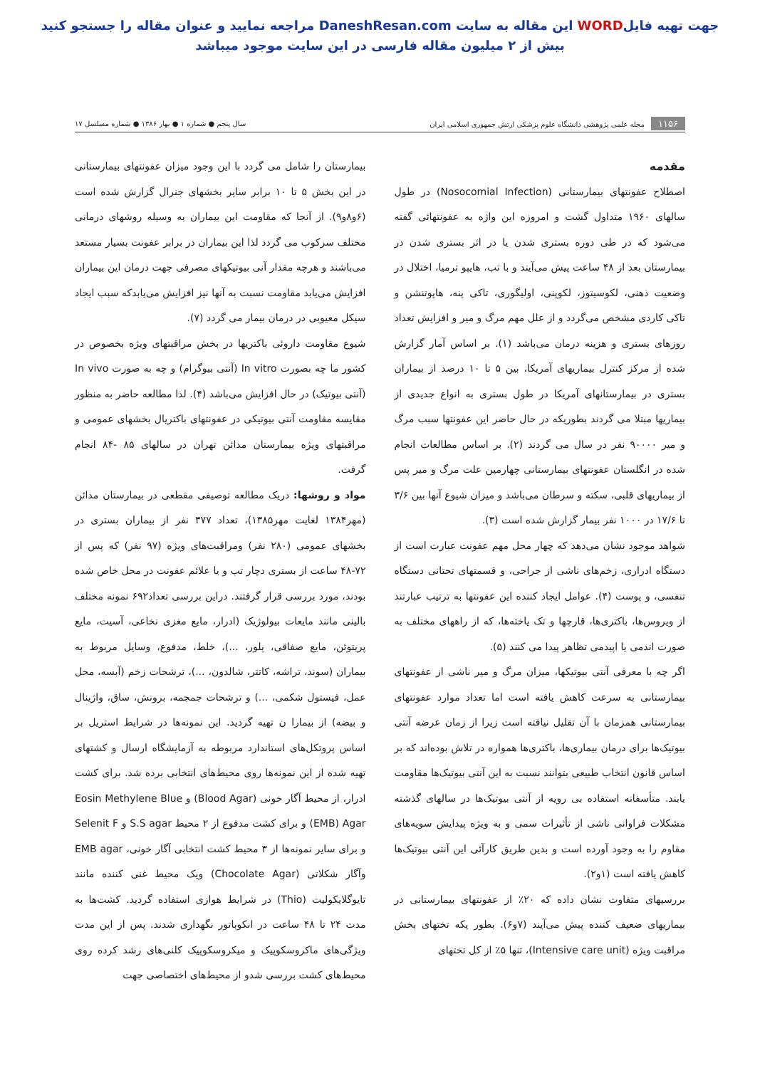جهت تهیه فایلWORD این مقاله به سایت DaneshResan.com مراجعه نمایید و عنوان مقاله را جستجو کنید
بیش از ۲ میلیون مقاله فارسی در این سایت موجود میباشد
۱۱۵۶ مجله علمی پژوهشی دانشگاه علوم پزشکی ارتش جمهوری اسلامی ایران
سال پنجم ● شماره ۱ ● بهار ۱۳۸۶ ● شماره مسلسل ۱۷
مقدمه
اصطلاح عفونتهای بیمارستانی (Nosocomial Infection) در طول سالهای ۱۹۶۰ متداول گشت و امروزه این واژه به عفونتهائی گفته می‌شود که در طی دوره بستری شدن یا در اثر بستری شدن در بیمارستان بعد از ۴۸ ساعت پیش می‌آیند و با تب، هایپو ترمیا، اختلال در وضعیت ذهنی، لکوسیتوز، لکوپنی، اولیگوری، تاکی پنه، هاپوتنشن و تاکی کاردی مشخص می‌گردد و از علل مهم مرگ و میر و افزایش تعداد روزهای بستری و هزینه درمان می‌باشد (۱). بر اساس آمار گزارش شده از مرکز کنترل بیماریهای آمریکا، بین ۵ تا ۱۰ درصد از بیماران بستری در بیمارستانهای آمریکا در طول بستری به انواع جدیدی از بیماریها مبتلا می گردند بطوریکه در حال حاضر این عفونتها سبب مرگ و میر ۹۰۰۰۰ نفر در سال می گردند (۲). بر اساس مطالعات انجام شده در انگلستان عفونتهای بیمارستانی چهارمین علت مرگ و میر پس از بیماریهای قلبی، سکته و سرطان می‌باشد و میزان شیوع آنها بین ۳/۶ تا ۱۷/۶ در ۱۰۰۰ نفر بیمار گزارش شده است (۳).
شواهد موجود نشان می‌دهد که چهار محل مهم عفونت عبارت است از دستگاه ادراری، زخم‌های ناشی از جراحی، و قسمتهای تحتانی دستگاه تنفسی، و پوست (۴). عوامل ایجاد کننده این عفونتها به ترتیب عبارتند از ویروس‌ها، باکتری‌ها، قارچها و تک یاخته‌ها، که از راههای مختلف به صورت اندمی یا اپیدمی تظاهر پیدا می کنند (۵).
اگر چه با معرفی آنتی بیوتیکها، میزان مرگ و میر ناشی از عفونتهای بیمارستانی به سرعت کاهش یافته است اما تعداد موارد عفونتهای بیمارستانی همزمان با آن تقلیل نیافته است زیرا از زمان عرضه آنتی بیوتیک‌ها برای درمان بیماری‌ها، باکتری‌ها همواره در تلاش بوده‌اند که بر اساس قانون انتخاب طبیعی بتوانند نسبت به این آنتی بیوتیک‌ها مقاومت یابند. متأسفانه استفاده بی رویه از آنتی بیوتیک‌ها در سالهای گذشته مشکلات فراوانی ناشی از تأثیرات سمی و به ویژه پیدایش سویه‌های مقاوم را به وجود آورده است و بدین طریق کارآئی این آنتی بیوتیک‌ها کاهش یافته است (۱و۲).
بررسیهای متفاوت نشان داده که ۲۰٪ از عفونتهای بیمارستانی در بیماریهای ضعیف کننده پیش می‌آیند (۷و۶). بطور یکه تختهای بخش مراقبت ویژه (Intensive care unit)، تنها ۵٪ از کل تختهای
بیمارستان را شامل می گردد با این وجود میزان عفونتهای بیمارستانی در این بخش ۵ تا ۱۰ برابر سایر بخشهای جنرال گزارش شده است (۶و۸و۹). از آنجا که مقاومت این بیماران به وسیله روشهای درمانی مختلف سرکوب می گردد لذا این بیماران در برابر عفونت بسیار مستعد می‌باشند و هرچه مقدار آنی بیوتیکهای مصرفی جهت درمان این بیماران افزایش می‌یابد مقاومت نسبت به آنها نیز افزایش می‌یابدکه سبب ایجاد سیکل معیوبی در درمان بیمار می گردد (۷).
شیوع مقاومت داروئی باکتریها در بخش مراقبتهای ویژه بخصوص در کشور ما چه بصورت In vitro (آنتی بیوگرام) و چه به صورت In vivo (آنتی بیوتیک) در حال افزایش می‌باشد (۴). لذا مطالعه حاضر به منظور مقایسه مقاومت آنتی بیوتیکی در عفونتهای باکتریال بخشهای عمومی و مراقبتهای ویژه بیمارستان مدائن تهران در سالهای ۸۵ -۸۴ انجام گرفت.
مواد و روشها: دریک مطالعه توصیفی مقطعی در بیمارستان مدائن (مهر۱۳۸۴ لغایت مهر۱۳۸۵)، تعداد ۳۷۷ نفر از بیماران بستری در بخشهای عمومی (۲۸۰ نفر) ومراقبت‌های ویژه (۹۷ نفر) که پس از ۷۲-۴۸ ساعت از بستری دچار تب و یا علائم عفونت در محل خاص شده بودند، مورد بررسی قرار گرفتند. دراین بررسی تعداد۶۹۲ نمونه مختلف بالینی مانند مایعات بیولوژیک (ادرار، مایع مغزی نخاعی، آسیت، مایع پریتوئن، مایع صفاقی، پلور، ...)، خلط، مدفوع، وسایل مربوط به بیماران (سوند، تراشه، کاتتر، شالدون، ...)، ترشحات زخم (آبسه، محل عمل، فیستول شکمی، ...) و ترشحات جمجمه، برونش، ساق، واژینال و بیضه) از بیمارا ن تهیه گردید. این نمونه‌ها در شرایط استریل بر اساس پروتکل‌های استاندارد مربوطه به آزمایشگاه ارسال و کشتهای تهیه شده از این نمونه‌ها روی محیط‌های انتخابی برده شد. برای کشت ادرار، از محیط آگار خونی (Blood Agar) و Eosin Methylene Blue (EMB) Agar و برای کشت مدفوع از ۲ محیط S.S agar و Selenit F و برای سایر نمونه‌ها از ۳ محیط کشت انتخابی آگار خونی، EMB agar وآگار شکلاتی (Chocolate Agar) ویک محیط غنی کننده مانند تایوگلایکولیت (Thio) در شرایط هوازی استفاده گردید. کشت‌ها به مدت ۲۴ تا ۴۸ ساعت در انکوباتور نگهداری شدند. پس از این مدت ویژگی‌های ماکروسکوپیک و میکروسکوپیک کلنی‌های رشد کرده روی محیط‌های کشت بررسی شدو از محیط‌های اختصاصی جهت